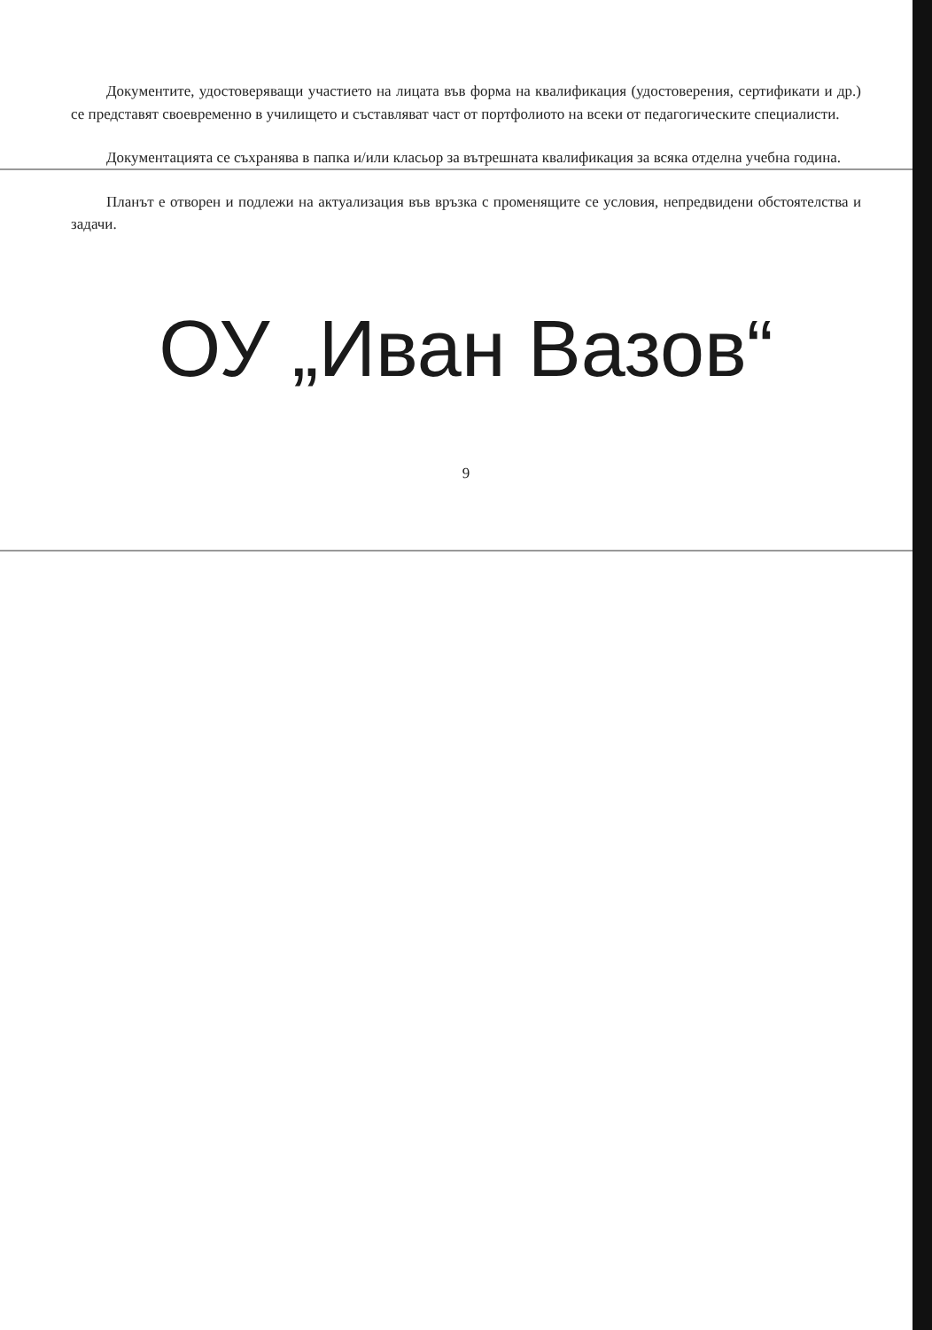Документите, удостоверяващи участието на лицата във форма на квалификация (удостоверения, сертификати и др.) се представят своевременно в училището и съставляват част от портфолиото на всеки от педагогическите специалисти.
Документацията се съхранява в папка и/или класьор за вътрешната квалификация за всяка отделна учебна година.
Планът е отворен и подлежи на актуализация във връзка с променящите се условия, непредвидени обстоятелства и задачи.
ОУ „Иван Вазов“
9